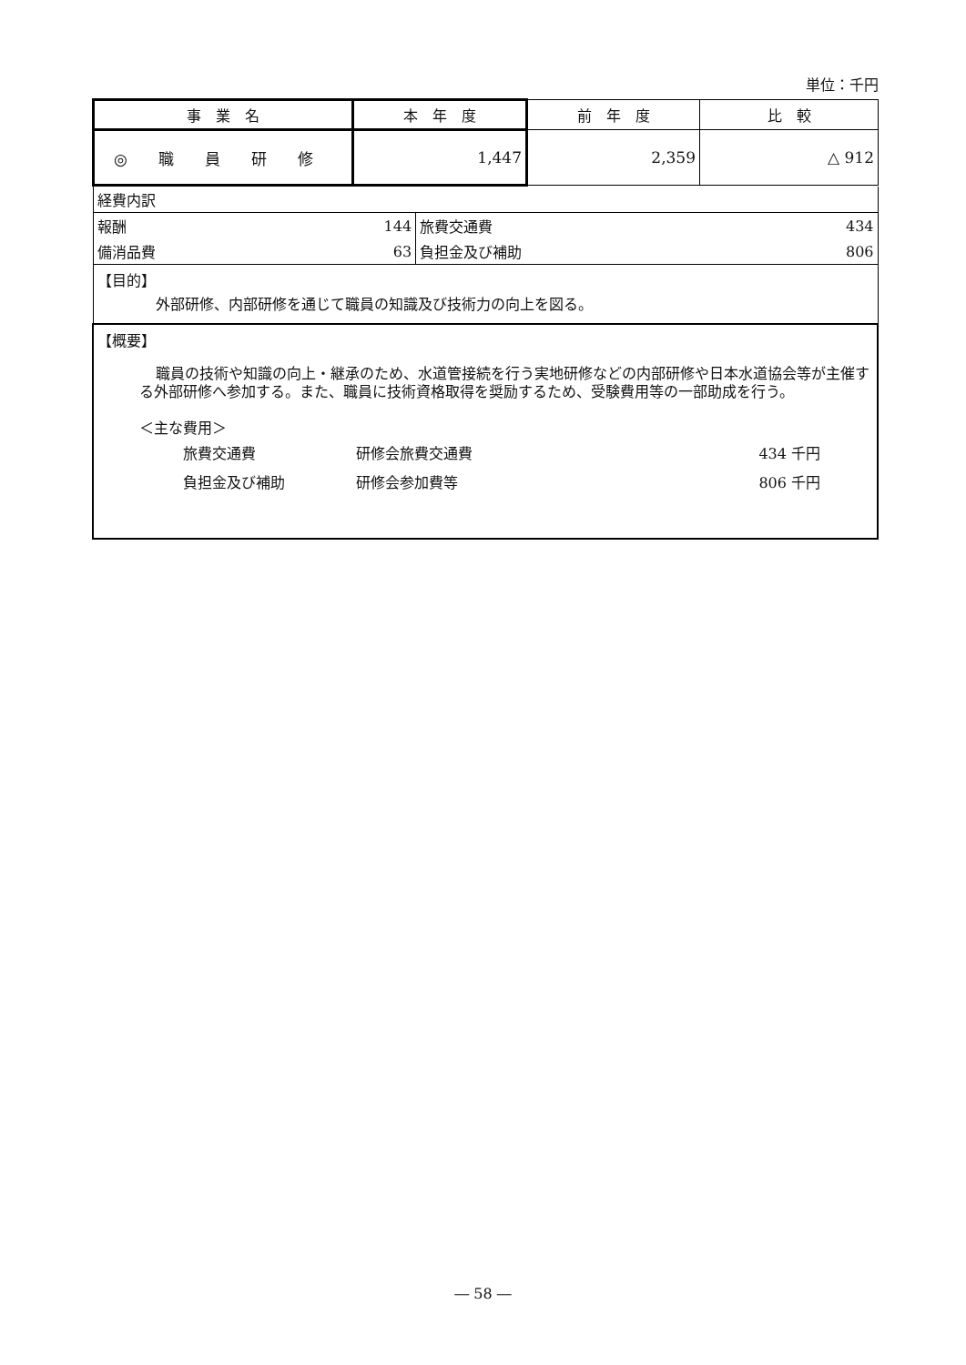単位：千円
| 事 業 名 | 本 年 度 | 前 年 度 | 比 較 |
| --- | --- | --- | --- |
| ◎ 職 員 研 修 | 1,447 | 2,359 | △ 912 |
| 経費内訳 | | | |
| 報酬 | 144 | 旅費交通費 | 434 |
| 備消品費 | 63 | 負担金及び補助 | 806 |
| 【目的】 外部研修、内部研修を通じて職員の知識及び技術力の向上を図る。 | | | |
| 【概要】 職員の技術や知識の向上・継承のため、水道管接続を行う実地研修などの内部研修や日本水道協会等が主催する外部研修へ参加する。また、職員に技術資格取得を奨励するため、受験費用等の一部助成を行う。 ＜主な費用＞ / 旅費交通費 / 研修会旅費交通費 / 434 千円 / / 負担金及び補助 / 研修会参加費等 / 806 千円 / | | | |
― 58 ―